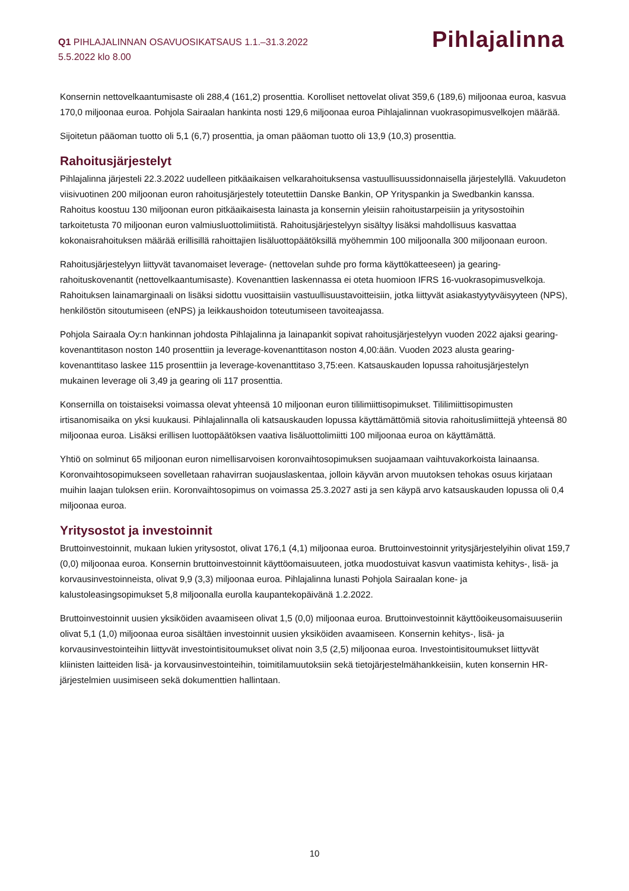Q1 PIHLAJALINNAN OSAVUOSIKATSAUS 1.1.–31.3.2022
5.5.2022 klo 8.00
Pihlajalinna
Konsernin nettovelkaantumisaste oli 288,4 (161,2) prosenttia. Korolliset nettovelat olivat 359,6 (189,6) miljoonaa euroa, kasvua 170,0 miljoonaa euroa. Pohjola Sairaalan hankinta nosti 129,6 miljoonaa euroa Pihlajalinnan vuokrasopimusvelkojen määrää.
Sijoitetun pääoman tuotto oli 5,1 (6,7) prosenttia, ja oman pääoman tuotto oli 13,9 (10,3) prosenttia.
Rahoitusjärjestelyt
Pihlajalinna järjesteli 22.3.2022 uudelleen pitkäaikaisen velkarahoituksensa vastuullisuussidonnaisella järjestelyllä. Vakuudeton viisivuotinen 200 miljoonan euron rahoitusjärjestely toteutettiin Danske Bankin, OP Yrityspankin ja Swedbankin kanssa. Rahoitus koostuu 130 miljoonan euron pitkäaikaisesta lainasta ja konsernin yleisiin rahoitustarpeisiin ja yritysostoihin tarkoitetusta 70 miljoonan euron valmiusluottolimiitistä. Rahoitusjärjestelyyn sisältyy lisäksi mahdollisuus kasvattaa kokonaisrahoituksen määrää erillisillä rahoittajien lisäluottopäätöksillä myöhemmin 100 miljoonalla 300 miljoonaan euroon.
Rahoitusjärjestelyyn liittyvät tavanomaiset leverage- (nettovelan suhde pro forma käyttökatteeseen) ja gearing-rahoituskovenantit (nettovelkaantumisaste). Kovenanttien laskennassa ei oteta huomioon IFRS 16-vuokrasopimusvelkoja. Rahoituksen lainamarginaali on lisäksi sidottu vuosittaisiin vastuullisuustavoitteisiin, jotka liittyvät asiakastyytyväisyyteen (NPS), henkilöstön sitoutumiseen (eNPS) ja leikkaushoidon toteutumiseen tavoiteajassa.
Pohjola Sairaala Oy:n hankinnan johdosta Pihlajalinna ja lainapankit sopivat rahoitusjärjestelyyn vuoden 2022 ajaksi gearing-kovenanttitason noston 140 prosenttiin ja leverage-kovenanttitason noston 4,00:ään. Vuoden 2023 alusta gearing-kovenanttitaso laskee 115 prosenttiin ja leverage-kovenanttitaso 3,75:een. Katsauskauden lopussa rahoitusjärjestelyn mukainen leverage oli 3,49 ja gearing oli 117 prosenttia.
Konsernilla on toistaiseksi voimassa olevat yhteensä 10 miljoonan euron tililimiittisopimukset. Tililimiittisopimusten irtisanomisaika on yksi kuukausi. Pihlajalinnalla oli katsauskauden lopussa käyttämättömiä sitovia rahoituslimiittejä yhteensä 80 miljoonaa euroa. Lisäksi erillisen luottopäätöksen vaativa lisäluottolimiitti 100 miljoonaa euroa on käyttämättä.
Yhtiö on solminut 65 miljoonan euron nimellisarvoisen koronvaihtosopimuksen suojaamaan vaihtuvakorkoista lainaansa. Koronvaihtosopimukseen sovelletaan rahavirran suojauslaskentaa, jolloin käyvän arvon muutoksen tehokas osuus kirjataan muihin laajan tuloksen eriin. Koronvaihtosopimus on voimassa 25.3.2027 asti ja sen käypä arvo katsauskauden lopussa oli 0,4 miljoonaa euroa.
Yritysostot ja investoinnit
Bruttoinvestoinnit, mukaan lukien yritysostot, olivat 176,1 (4,1) miljoonaa euroa. Bruttoinvestoinnit yritysjärjestelyihin olivat 159,7 (0,0) miljoonaa euroa. Konsernin bruttoinvestoinnit käyttöomaisuuteen, jotka muodostuivat kasvun vaatimista kehitys-, lisä- ja korvausinvestoinneista, olivat 9,9 (3,3) miljoonaa euroa. Pihlajalinna lunasti Pohjola Sairaalan kone- ja kalustoleasingsopimukset 5,8 miljoonalla eurolla kaupantekopäivänä 1.2.2022.
Bruttoinvestoinnit uusien yksiköiden avaamiseen olivat 1,5 (0,0) miljoonaa euroa. Bruttoinvestoinnit käyttöoikeusomaisuuseriin olivat 5,1 (1,0) miljoonaa euroa sisältäen investoinnit uusien yksiköiden avaamiseen. Konsernin kehitys-, lisä- ja korvausinvestointeihin liittyvät investointisitoumukset olivat noin 3,5 (2,5) miljoonaa euroa. Investointisitoumukset liittyvät kliinisten laitteiden lisä- ja korvausinvestointeihin, toimitilamuutoksiin sekä tietojärjestelmähankkeisiin, kuten konsernin HR-järjestelmien uusimiseen sekä dokumenttien hallintaan.
10